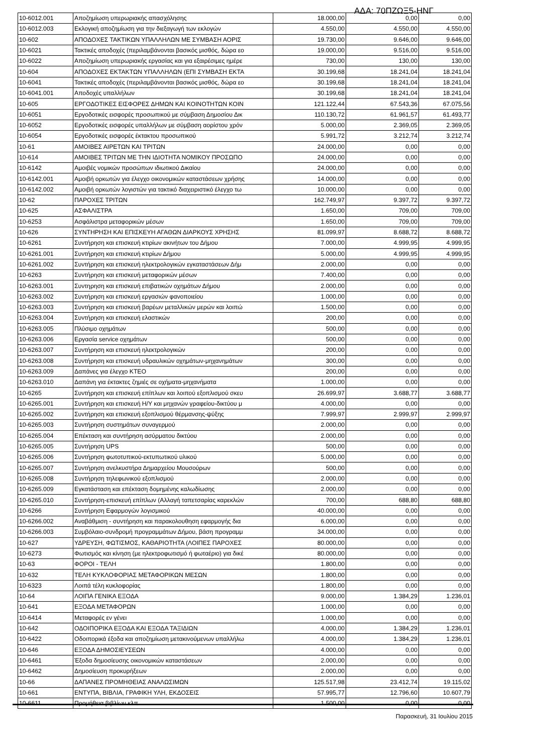ΑΔΑ: 70ΠΖΩΞ5-ΗΝΓ
| 10-6012.001 | Αποζημίωση υπερωριακής απασχόλησης | 18.000,00 | 0,00 | 0,00 |
| 10-6012.003 | Εκλογική αποζημίωση για την διεξαγωγή των εκλογών | 4.550,00 | 4.550,00 | 4.550,00 |
| 10-602 | ΑΠΟΔΟΧΕΣ ΤΑΚΤΙΚΩΝ ΥΠΑΛΛΗΛΩΝ ΜΕ ΣΥΜΒΑΣΗ ΑΟΡΙΣ | 19.730,00 | 9.646,00 | 9.646,00 |
| 10-6021 | Τακτικές αποδοχές (περιλαμβάνονται βασικός μισθός, δώρα εο | 19.000,00 | 9.516,00 | 9.516,00 |
| 10-6022 | Αποζημίωση υπερωριακής εργασίας και για εξαιρέσιμες ημέρε | 730,00 | 130,00 | 130,00 |
| 10-604 | ΑΠΟΔΟΧΕΣ ΕΚΤΑΚΤΩΝ ΥΠΑΛΛΗΛΩΝ (ΕΠΙ ΣΥΜΒΑΣΗ ΕΚΤΑ | 30.199,68 | 18.241,04 | 18.241,04 |
| 10-6041 | Τακτικές αποδοχές (περιλαμβάνονται βασικός μισθός, δώρα εο | 30.199,68 | 18.241,04 | 18.241,04 |
| 10-6041.001 | Αποδοχές υπαλλήλων | 30.199,68 | 18.241,04 | 18.241,04 |
| 10-605 | ΕΡΓΟΔΟΤΙΚΕΣ ΕΙΣΦΟΡΕΣ ΔΗΜΩΝ ΚΑΙ ΚΟΙΝΟΤΗΤΩΝ ΚΟΙΝ | 121.122,44 | 67.543,36 | 67.075,56 |
| 10-6051 | Εργοδοτικές εισφορές προσωπικού με σύμβαση Δημοσίου Δικ | 110.130,72 | 61.961,57 | 61.493,77 |
| 10-6052 | Εργοδοτικές εισφορές υπαλλήλων με σύμβαση αορίστου χρόν | 5.000,00 | 2.369,05 | 2.369,05 |
| 10-6054 | Εργοδοτικές εισφορές έκτακτου προσωπικού | 5.991,72 | 3.212,74 | 3.212,74 |
| 10-61 | ΑΜΟΙΒΕΣ ΑΙΡΕΤΩΝ ΚΑΙ ΤΡΙΤΩΝ | 24.000,00 | 0,00 | 0,00 |
| 10-614 | ΑΜΟΙΒΕΣ ΤΡΙΤΩΝ ΜΕ ΤΗΝ ΙΔΙΟΤΗΤΑ ΝΟΜΙΚΟΥ ΠΡΟΣΩΠΟ | 24.000,00 | 0,00 | 0,00 |
| 10-6142 | Αμοιβές νομικών προσώπων ιδιωτικού Δικαίου | 24.000,00 | 0,00 | 0,00 |
| 10-6142.001 | Αμοιβή ορκωτών για έλεγχο οικονομικών καταστάσεων χρήσης | 14.000,00 | 0,00 | 0,00 |
| 10-6142.002 | Αμοιβή ορκωτών λογιστών για τακτικό διαχειριστικό έλεγχο τω | 10.000,00 | 0,00 | 0,00 |
| 10-62 | ΠΑΡΟΧΕΣ ΤΡΙΤΩΝ | 162.749,97 | 9.397,72 | 9.397,72 |
| 10-625 | ΑΣΦΑΛΙΣΤΡΑ | 1.650,00 | 709,00 | 709,00 |
| 10-6253 | Ασφάλιστρα μεταφορικών μέσων | 1.650,00 | 709,00 | 709,00 |
| 10-626 | ΣΥΝΤΗΡΗΣΗ ΚΑΙ ΕΠΙΣΚΕΥΗ ΑΓΑΘΩΝ ΔΙΑΡΚΟΥΣ ΧΡΗΣΗΣ | 81.099,97 | 8.688,72 | 8.688,72 |
| 10-6261 | Συντήρηση και επισκευή κτιρίων ακινήτων του Δήμου | 7.000,00 | 4.999,95 | 4.999,95 |
| 10-6261.001 | Συντήρηση και επισκευή κτιρίων Δήμου | 5.000,00 | 4.999,95 | 4.999,95 |
| 10-6261.002 | Συντήρηση και επισκευή ηλεκτρολογικών εγκαταστάσεων Δήμ | 2.000,00 | 0,00 | 0,00 |
| 10-6263 | Συντήρηση και επισκευή μεταφορικών μέσων | 7.400,00 | 0,00 | 0,00 |
| 10-6263.001 | Συντηρηση και επισκευή επιβατικών οχημάτων Δήμου | 2.000,00 | 0,00 | 0,00 |
| 10-6263.002 | Συντήρηση και επισκευή εργασιών φανοποιείου | 1.000,00 | 0,00 | 0,00 |
| 10-6263.003 | Συντήρηση και επισκευή βαρέων μεταλλικών μερών και λοιπώ | 1.500,00 | 0,00 | 0,00 |
| 10-6263.004 | Συντήρηση και επισκευή ελαστικών | 200,00 | 0,00 | 0,00 |
| 10-6263.005 | Πλύσιμο οχημάτων | 500,00 | 0,00 | 0,00 |
| 10-6263.006 | Εργασία service οχημάτων | 500,00 | 0,00 | 0,00 |
| 10-6263.007 | Συντήρηση και επισκευή ηλεκτρολογικών | 200,00 | 0,00 | 0,00 |
| 10-6263.008 | Συντήρηση και επισκευή υδραυλικών οχημάτων-μηχανημάτων | 300,00 | 0,00 | 0,00 |
| 10-6263.009 | Δαπάνες για έλεγχο ΚΤΕΟ | 200,00 | 0,00 | 0,00 |
| 10-6263.010 | Δαπάνη για έκτακτες ζημιές σε οχήματα-μηχανήματα | 1.000,00 | 0,00 | 0,00 |
| 10-6265 | Συντήρηση και επισκευή επίπλων και λοιπού εξοπλισμού σκευ | 26.699,97 | 3.688,77 | 3.688,77 |
| 10-6265.001 | Συντήρηση και επισκευή Η/Υ και μηχανών γραφείου-δικτύου μ | 4.000,00 | 0,00 | 0,00 |
| 10-6265.002 | Συντήρηση και επισκευή εξοπλισμού θέρμανσης-ψύξης | 7.999,97 | 2.999,97 | 2.999,97 |
| 10-6265.003 | Συντήρηση συστημάτων συναγερμού | 2.000,00 | 0,00 | 0,00 |
| 10-6265.004 | Επέκταση και συντήρηση ασύρματου δικτύου | 2.000,00 | 0,00 | 0,00 |
| 10-6265.005 | Συντήρηση UPS | 500,00 | 0,00 | 0,00 |
| 10-6265.006 | Συντήρηση φωτοτυπικού-εκτυπωτικού υλικού | 5.000,00 | 0,00 | 0,00 |
| 10-6265.007 | Συντήρηση ανελκυστήρα Δημαρχείου Μουσούρων | 500,00 | 0,00 | 0,00 |
| 10-6265.008 | Συντήρηση τηλεφωνικού εξοπλισμού | 2.000,00 | 0,00 | 0,00 |
| 10-6265.009 | Εγκατάσταση και επέκταση δομημένης καλωδίωσης | 2.000,00 | 0,00 | 0,00 |
| 10-6265.010 | Συντήρηση-επισκευή επίπλων (Αλλαγή ταπετσαρίας καρεκλών | 700,00 | 688,80 | 688,80 |
| 10-6266 | Συντήρηση Εφαρμογών λογισμικού | 40.000,00 | 0,00 | 0,00 |
| 10-6266.002 | Αναβάθμιση - συντήρηση και παρακολουθηση εφαρμογής δια | 6.000,00 | 0,00 | 0,00 |
| 10-6266.003 | Συμβόλαιο-συνδρομή προγραμμάτων Δήμου, βάση προγραμμ | 34.000,00 | 0,00 | 0,00 |
| 10-627 | ΥΔΡΕΥΣΗ, ΦΩΤΙΣΜΟΣ, ΚΑΘΑΡΙΟΤΗΤΑ (ΛΟΙΠΕΣ ΠΑΡΟΧΕΣ | 80.000,00 | 0,00 | 0,00 |
| 10-6273 | Φωτισμός και κίνηση (με ηλεκτροφωτισμό ή φωταέριο) για δικέ | 80.000,00 | 0,00 | 0,00 |
| 10-63 | ΦΟΡΟΙ - ΤΕΛΗ | 1.800,00 | 0,00 | 0,00 |
| 10-632 | ΤΕΛΗ ΚΥΚΛΟΦΟΡΙΑΣ ΜΕΤΑΦΟΡΙΚΩΝ ΜΕΣΩΝ | 1.800,00 | 0,00 | 0,00 |
| 10-6323 | Λοιπά τέλη κυκλοφορίας | 1.800,00 | 0,00 | 0,00 |
| 10-64 | ΛΟΙΠΑ ΓΕΝΙΚΑ ΕΞΟΔΑ | 9.000,00 | 1.384,29 | 1.236,01 |
| 10-641 | ΕΞΟΔΑ ΜΕΤΑΦΟΡΩΝ | 1.000,00 | 0,00 | 0,00 |
| 10-6414 | Μεταφορές εν γένει | 1.000,00 | 0,00 | 0,00 |
| 10-642 | ΟΔΟΙΠΟΡΙΚΑ ΕΞΟΔΑ ΚΑΙ ΕΞΟΔΑ ΤΑΞΙΔΙΩΝ | 4.000,00 | 1.384,29 | 1.236,01 |
| 10-6422 | Οδοιπορικά έξοδα και αποζημίωση μετακινούμενων υπαλλήλω | 4.000,00 | 1.384,29 | 1.236,01 |
| 10-646 | ΕΞΟΔΑ ΔΗΜΟΣΙΕΥΣΕΩΝ | 4.000,00 | 0,00 | 0,00 |
| 10-6461 | Έξοδα δημοσίευσης οικονομικών καταστάσεων | 2.000,00 | 0,00 | 0,00 |
| 10-6462 | Δημοσίευση προκυρήξεων | 2.000,00 | 0,00 | 0,00 |
| 10-66 | ΔΑΠΑΝΕΣ ΠΡΟΜΗΘΕΙΑΣ ΑΝΑΛΩΣΙΜΩΝ | 125.517,98 | 23.412,74 | 19.115,02 |
| 10-661 | ΕΝΤΥΠΑ, ΒΙΒΛΙΑ, ΓΡΑΦΙΚΗ ΥΛΗ, ΕΚΔΟΣΕΙΣ | 57.995,77 | 12.796,60 | 10.607,79 |
| 10-6611 | Προμήθεια βιβλίων κλπ | 1.500,00 | 0,00 | 0,00 |
Παρασκευή, 31 Ιουλίου 2015